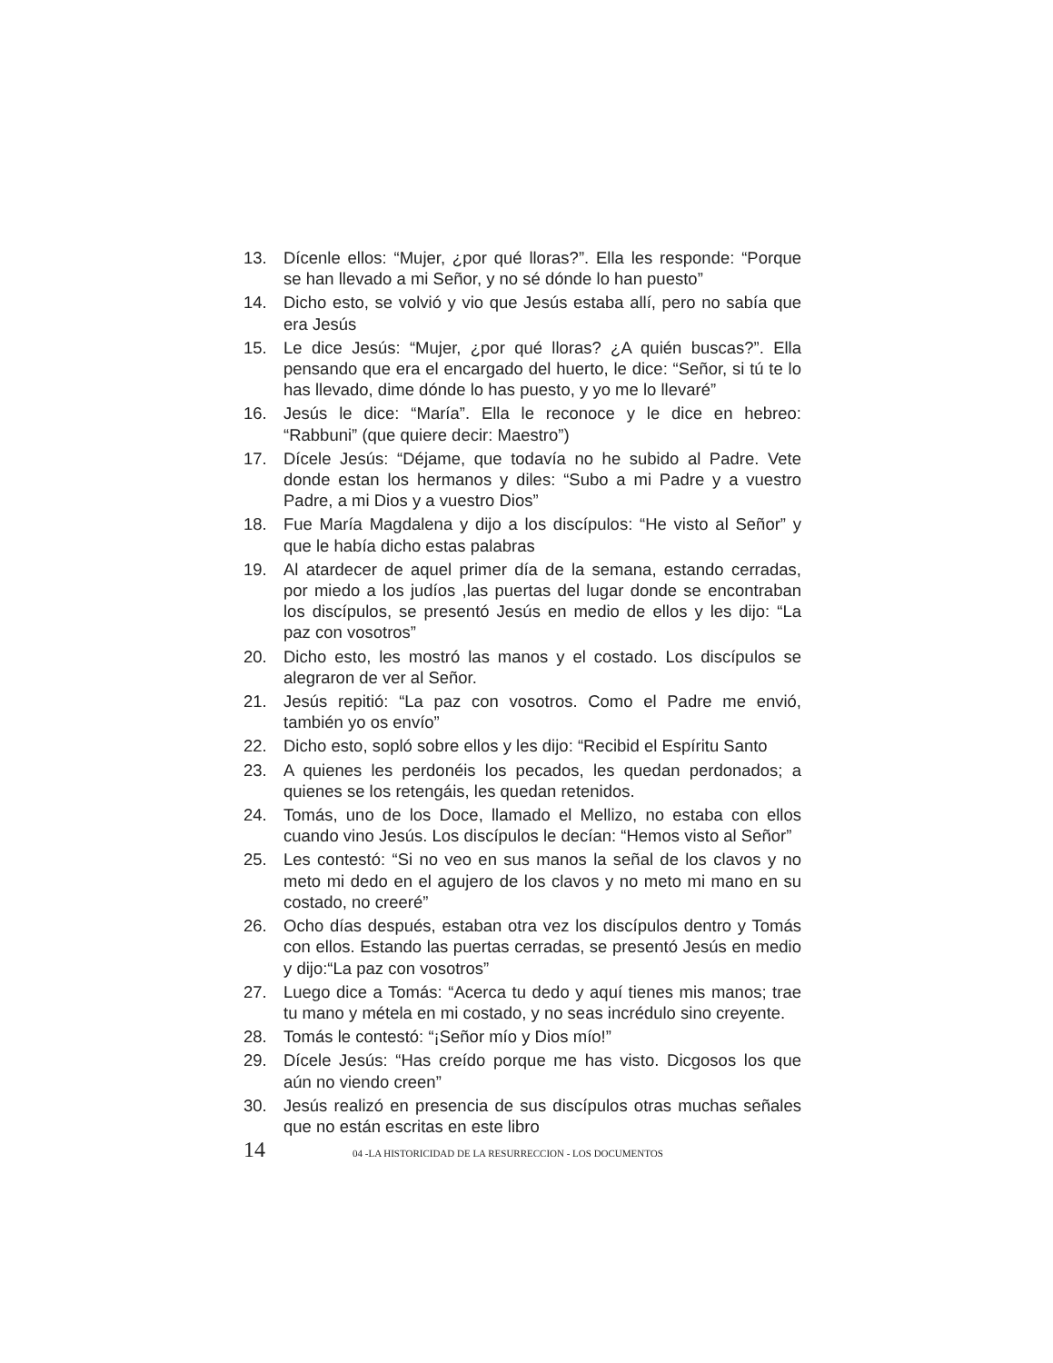13. Dícenle ellos: “Mujer, ¿por qué lloras?”. Ella les responde: “Porque se han llevado a mi Señor, y no sé dónde lo han puesto”
14. Dicho esto, se volvió y vio que Jesús estaba allí, pero no sabía que era Jesús
15. Le dice Jesús: “Mujer, ¿por qué lloras? ¿A quién buscas?”. Ella pensando que era el encargado del huerto, le dice: “Señor, si tú te lo has llevado, dime dónde lo has puesto, y yo me lo llevaré”
16. Jesús le dice: “María”. Ella le reconoce y le dice en hebreo: “Rabbuni” (que quiere decir: Maestro”)
17. Dícele Jesús: “Déjame, que todavía no he subido al Padre. Vete donde estan los hermanos y diles: “Subo a mi Padre y a vuestro Padre, a mi Dios y a vuestro Dios”
18. Fue María Magdalena y dijo a los discípulos: “He visto al Señor” y que le había dicho estas palabras
19. Al atardecer de aquel primer día de la semana, estando cerradas, por miedo a los judíos ,las puertas del lugar donde se encontraban los discípulos, se presentó Jesús en medio de ellos y les dijo: “La paz con vosotros”
20. Dicho esto, les mostró las manos y el costado. Los discípulos se alegraron de ver al Señor.
21. Jesús repitió: “La paz con vosotros. Como el Padre me envió, también yo os envío”
22. Dicho esto, sopló sobre ellos y les dijo: “Recibid el Espíritu Santo
23. A quienes les perdonéis los pecados, les quedan perdonados; a quienes se los retengáis, les quedan retenidos.
24. Tomás, uno de los Doce, llamado el Mellizo, no estaba con ellos cuando vino Jesús. Los discípulos le decían: “Hemos visto al Señor”
25. Les contestó: “Si no veo en sus manos la señal de los clavos y no meto mi dedo en el agujero de los clavos y no meto mi mano en su costado, no creeré”
26. Ocho días después, estaban otra vez los discípulos dentro y Tomás con ellos. Estando las puertas cerradas, se presentó Jesús en medio y dijo:“La paz con vosotros”
27. Luego dice a Tomás: “Acerca tu dedo y aquí tienes mis manos; trae tu mano y métela en mi costado, y no seas incrédulo sino creyente.
28. Tomás le contestó: “¡Señor mío y Dios mío!”
29. Dícele Jesús: “Has creído porque me has visto. Dicgosos los que aún no viendo creen”
30. Jesús realizó en presencia de sus discípulos otras muchas señales que no están escritas en este libro
14 04 -LA HISTORICIDAD DE LA RESURRECCION - LOS DOCUMENTOS